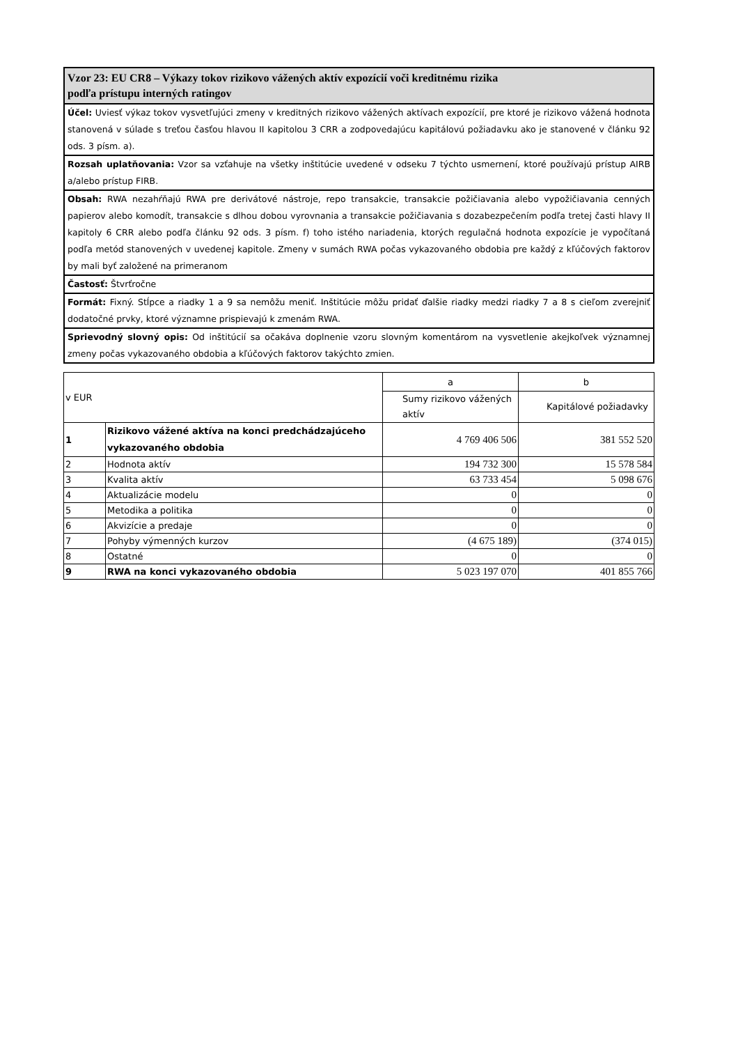Vzor 23: EU CR8 – Výkazy tokov rizikovo vážených aktív expozícií voči kreditnému rizika
podľa prístupu interných ratingov
Účel: Uviesť výkaz tokov vysvetľujúci zmeny v kreditných rizikovo vážených aktívach expozícií, pre ktoré je rizikovo vážená hodnota stanovená v súlade s treťou časťou hlavou II kapitolou 3 CRR a zodpovedajúcu kapitálovú požiadavku ako je stanovené v článku 92 ods. 3 písm. a).
Rozsah uplatňovania: Vzor sa vzťahuje na všetky inštitúcie uvedené v odseku 7 týchto usmernení, ktoré používajú prístup AIRB a/alebo prístup FIRB.
Obsah: RWA nezahŕňajú RWA pre derivátové nástroje, repo transakcie, transakcie požičiavania alebo vypožičiavania cenných papierov alebo komodít, transakcie s dlhou dobou vyrovnania a transakcie požičiavania s dozabezpečením podľa tretej časti hlavy II kapitoly 6 CRR alebo podľa článku 92 ods. 3 písm. f) toho istého nariadenia, ktorých regulačná hodnota expozície je vypočítaná podľa metód stanovených v uvedenej kapitole. Zmeny v sumách RWA počas vykazovaného obdobia pre každý z kľúčových faktorov by mali byť založené na primeranom
Častosť: Štvrťročne
Formát: Fixný. Stĺpce a riadky 1 a 9 sa nemôžu meniť. Inštitúcie môžu pridať ďalšie riadky medzi riadky 7 a 8 s cieľom zverejniť dodatočné prvky, ktoré významne prispievajú k zmenám RWA.
Sprievodný slovný opis: Od inštitúcií sa očakáva doplnenie vzoru slovným komentárom na vysvetlenie akejkoľvek významnej zmeny počas vykazovaného obdobia a kľúčových faktorov takýchto zmien.
| v EUR | | a | b |
| | | Sumy rizikovo vážených aktív | Kapitálové požiadavky |
| 1 | Rizikovo vážené aktíva na konci predchádzajúceho vykazovaného obdobia | 4 769 406 506 | 381 552 520 |
| 2 | Hodnota aktív | 194 732 300 | 15 578 584 |
| 3 | Kvalita aktív | 63 733 454 | 5 098 676 |
| 4 | Aktualizácie modelu | 0 | 0 |
| 5 | Metodika a politika | 0 | 0 |
| 6 | Akvizície a predaje | 0 | 0 |
| 7 | Pohyby výmenných kurzov | (4 675 189) | (374 015) |
| 8 | Ostatné | 0 | 0 |
| 9 | RWA na konci vykazovaného obdobia | 5 023 197 070 | 401 855 766 |